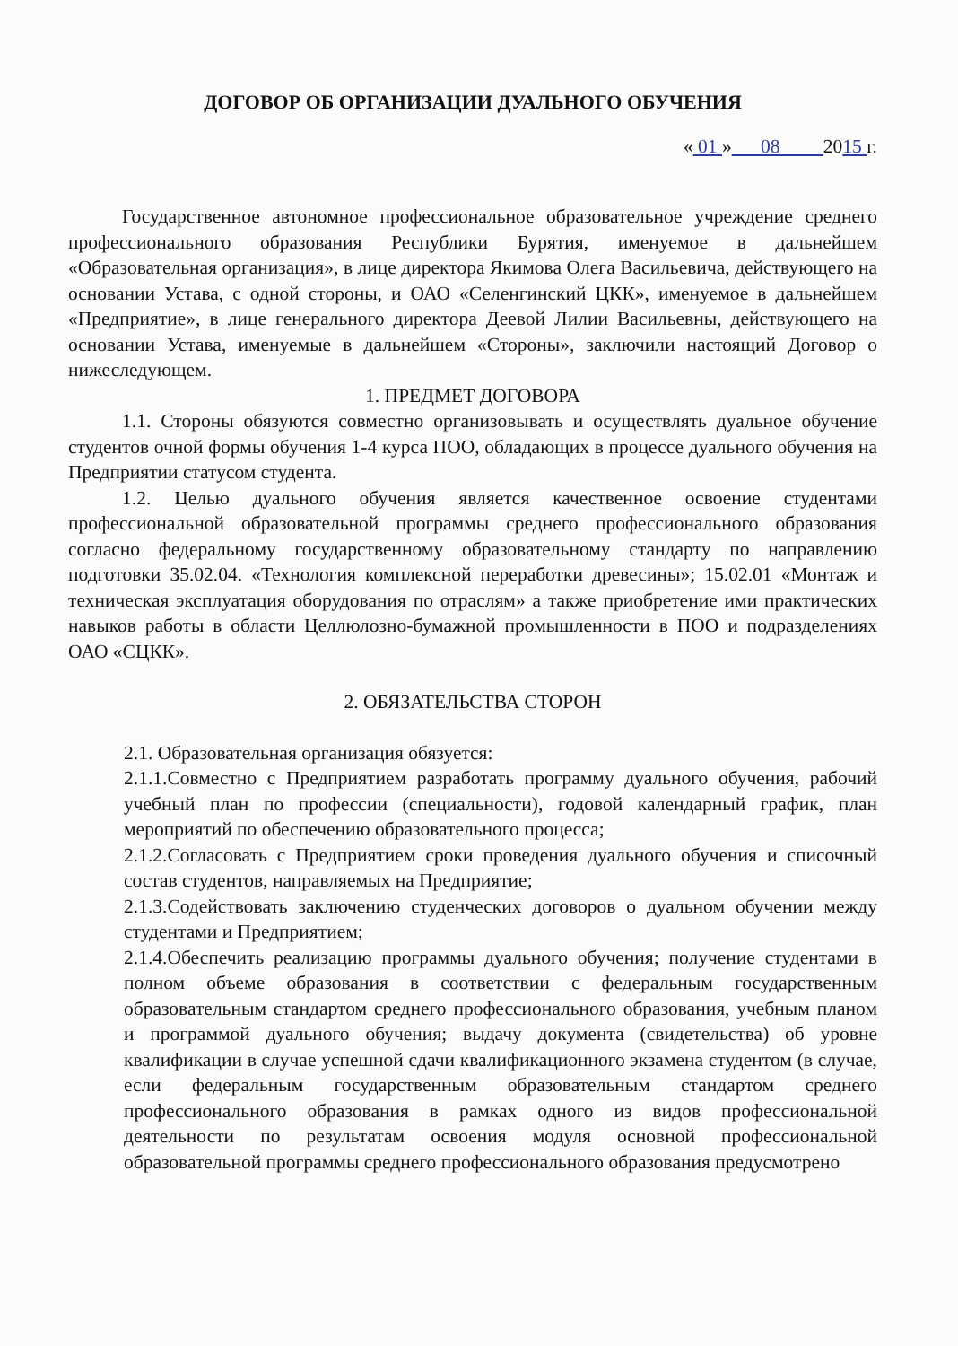ДОГОВОР ОБ ОРГАНИЗАЦИИ ДУАЛЬНОГО ОБУЧЕНИЯ
« 01 » 08 2015 г.
Государственное автономное профессиональное образовательное учреждение среднего профессионального образования Республики Бурятия, именуемое в дальнейшем «Образовательная организация», в лице директора Якимова Олега Васильевича, действующего на основании Устава, с одной стороны, и ОАО «Селенгинский ЦКК», именуемое в дальнейшем «Предприятие», в лице генерального директора Деевой Лилии Васильевны, действующего на основании Устава, именуемые в дальнейшем «Стороны», заключили настоящий Договор о нижеследующем.
1. ПРЕДМЕТ ДОГОВОРА
1.1. Стороны обязуются совместно организовывать и осуществлять дуальное обучение студентов очной формы обучения 1-4 курса ПОО, обладающих в процессе дуального обучения на Предприятии статусом студента.
1.2. Целью дуального обучения является качественное освоение студентами профессиональной образовательной программы среднего профессионального образования согласно федеральному государственному образовательному стандарту по направлению подготовки 35.02.04. «Технология комплексной переработки древесины»; 15.02.01 «Монтаж и техническая эксплуатация оборудования по отраслям» а также приобретение ими практических навыков работы в области Целлюлозно-бумажной промышленности в ПОО и подразделениях ОАО «СЦКК».
2. ОБЯЗАТЕЛЬСТВА СТОРОН
2.1. Образовательная организация обязуется:
2.1.1.Совместно с Предприятием разработать программу дуального обучения, рабочий учебный план по профессии (специальности), годовой календарный график, план мероприятий по обеспечению образовательного процесса;
2.1.2.Согласовать с Предприятием сроки проведения дуального обучения и списочный состав студентов, направляемых на Предприятие;
2.1.3.Содействовать заключению студенческих договоров о дуальном обучении между студентами и Предприятием;
2.1.4.Обеспечить реализацию программы дуального обучения; получение студентами в полном объеме образования в соответствии с федеральным государственным образовательным стандартом среднего профессионального образования, учебным планом и программой дуального обучения; выдачу документа (свидетельства) об уровне квалификации в случае успешной сдачи квалификационного экзамена студентом (в случае, если федеральным государственным образовательным стандартом среднего профессионального образования в рамках одного из видов профессиональной деятельности по результатам освоения модуля основной профессиональной образовательной программы среднего профессионального образования предусмотрено